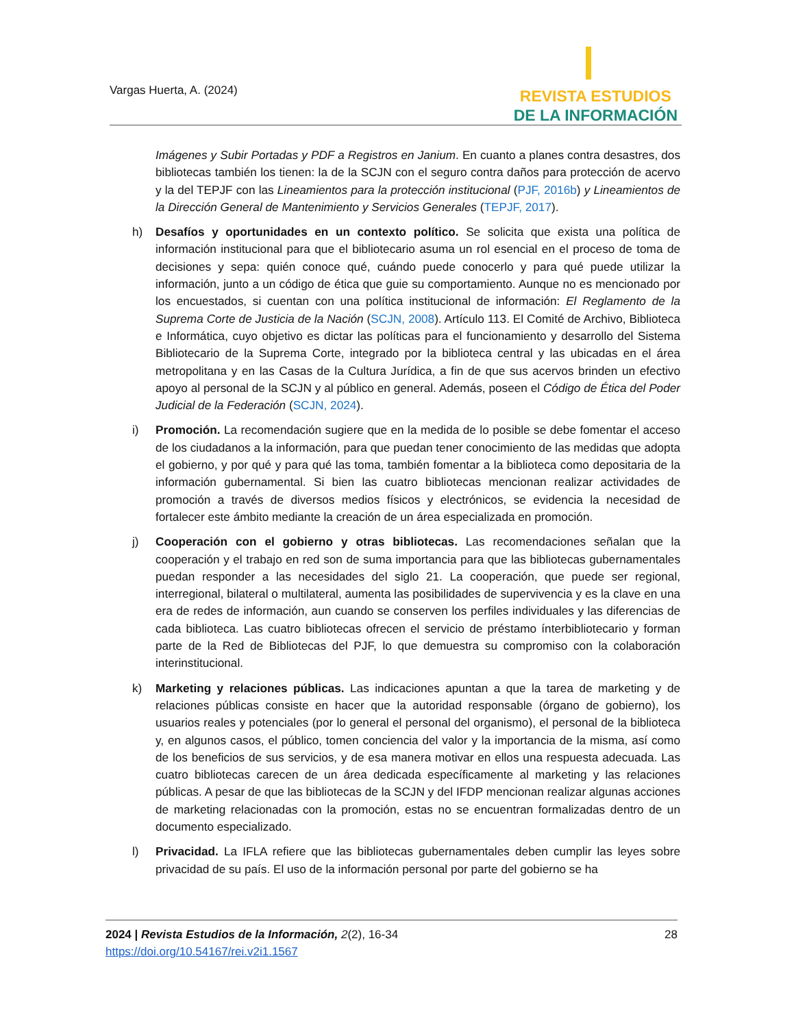Vargas Huerta, A. (2024)
REVISTA ESTUDIOS
DE LA INFORMACIÓN
Imágenes y Subir Portadas y PDF a Registros en Janium. En cuanto a planes contra desastres, dos bibliotecas también los tienen: la de la SCJN con el seguro contra daños para protección de acervo y la del TEPJF con las Lineamientos para la protección institucional (PJF, 2016b) y Lineamientos de la Dirección General de Mantenimiento y Servicios Generales (TEPJF, 2017).
h) Desafíos y oportunidades en un contexto político. Se solicita que exista una política de información institucional para que el bibliotecario asuma un rol esencial en el proceso de toma de decisiones y sepa: quién conoce qué, cuándo puede conocerlo y para qué puede utilizar la información, junto a un código de ética que guie su comportamiento. Aunque no es mencionado por los encuestados, si cuentan con una política institucional de información: El Reglamento de la Suprema Corte de Justicia de la Nación (SCJN, 2008). Artículo 113. El Comité de Archivo, Biblioteca e Informática, cuyo objetivo es dictar las políticas para el funcionamiento y desarrollo del Sistema Bibliotecario de la Suprema Corte, integrado por la biblioteca central y las ubicadas en el área metropolitana y en las Casas de la Cultura Jurídica, a fin de que sus acervos brinden un efectivo apoyo al personal de la SCJN y al público en general. Además, poseen el Código de Ética del Poder Judicial de la Federación (SCJN, 2024).
i) Promoción. La recomendación sugiere que en la medida de lo posible se debe fomentar el acceso de los ciudadanos a la información, para que puedan tener conocimiento de las medidas que adopta el gobierno, y por qué y para qué las toma, también fomentar a la biblioteca como depositaria de la información gubernamental. Si bien las cuatro bibliotecas mencionan realizar actividades de promoción a través de diversos medios físicos y electrónicos, se evidencia la necesidad de fortalecer este ámbito mediante la creación de un área especializada en promoción.
j) Cooperación con el gobierno y otras bibliotecas. Las recomendaciones señalan que la cooperación y el trabajo en red son de suma importancia para que las bibliotecas gubernamentales puedan responder a las necesidades del siglo 21. La cooperación, que puede ser regional, interregional, bilateral o multilateral, aumenta las posibilidades de supervivencia y es la clave en una era de redes de información, aun cuando se conserven los perfiles individuales y las diferencias de cada biblioteca. Las cuatro bibliotecas ofrecen el servicio de préstamo ínterbibliotecario y forman parte de la Red de Bibliotecas del PJF, lo que demuestra su compromiso con la colaboración interinstitucional.
k) Marketing y relaciones públicas. Las indicaciones apuntan a que la tarea de marketing y de relaciones públicas consiste en hacer que la autoridad responsable (órgano de gobierno), los usuarios reales y potenciales (por lo general el personal del organismo), el personal de la biblioteca y, en algunos casos, el público, tomen conciencia del valor y la importancia de la misma, así como de los beneficios de sus servicios, y de esa manera motivar en ellos una respuesta adecuada. Las cuatro bibliotecas carecen de un área dedicada específicamente al marketing y las relaciones públicas. A pesar de que las bibliotecas de la SCJN y del IFDP mencionan realizar algunas acciones de marketing relacionadas con la promoción, estas no se encuentran formalizadas dentro de un documento especializado.
l) Privacidad. La IFLA refiere que las bibliotecas gubernamentales deben cumplir las leyes sobre privacidad de su país. El uso de la información personal por parte del gobierno se ha
28 2024 | Revista Estudios de la Información, 2(2), 16-34
https://doi.org/10.54167/rei.v2i1.1567